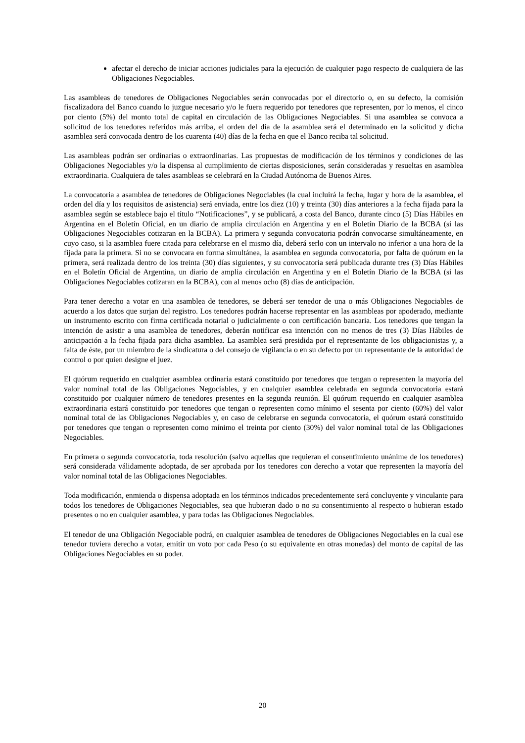afectar el derecho de iniciar acciones judiciales para la ejecución de cualquier pago respecto de cualquiera de las Obligaciones Negociables.
Las asambleas de tenedores de Obligaciones Negociables serán convocadas por el directorio o, en su defecto, la comisión fiscalizadora del Banco cuando lo juzgue necesario y/o le fuera requerido por tenedores que representen, por lo menos, el cinco por ciento (5%) del monto total de capital en circulación de las Obligaciones Negociables. Si una asamblea se convoca a solicitud de los tenedores referidos más arriba, el orden del día de la asamblea será el determinado en la solicitud y dicha asamblea será convocada dentro de los cuarenta (40) días de la fecha en que el Banco reciba tal solicitud.
Las asambleas podrán ser ordinarias o extraordinarias. Las propuestas de modificación de los términos y condiciones de las Obligaciones Negociables y/o la dispensa al cumplimiento de ciertas disposiciones, serán consideradas y resueltas en asamblea extraordinaria. Cualquiera de tales asambleas se celebrará en la Ciudad Autónoma de Buenos Aires.
La convocatoria a asamblea de tenedores de Obligaciones Negociables (la cual incluirá la fecha, lugar y hora de la asamblea, el orden del día y los requisitos de asistencia) será enviada, entre los diez (10) y treinta (30) días anteriores a la fecha fijada para la asamblea según se establece bajo el título “Notificaciones”, y se publicará, a costa del Banco, durante cinco (5) Días Hábiles en Argentina en el Boletín Oficial, en un diario de amplia circulación en Argentina y en el Boletín Diario de la BCBA (si las Obligaciones Negociables cotizaran en la BCBA). La primera y segunda convocatoria podrán convocarse simultáneamente, en cuyo caso, si la asamblea fuere citada para celebrarse en el mismo día, deberá serlo con un intervalo no inferior a una hora de la fijada para la primera. Si no se convocara en forma simultánea, la asamblea en segunda convocatoria, por falta de quórum en la primera, será realizada dentro de los treinta (30) días siguientes, y su convocatoria será publicada durante tres (3) Días Hábiles en el Boletín Oficial de Argentina, un diario de amplia circulación en Argentina y en el Boletín Diario de la BCBA (si las Obligaciones Negociables cotizaran en la BCBA), con al menos ocho (8) días de anticipación.
Para tener derecho a votar en una asamblea de tenedores, se deberá ser tenedor de una o más Obligaciones Negociables de acuerdo a los datos que surjan del registro. Los tenedores podrán hacerse representar en las asambleas por apoderado, mediante un instrumento escrito con firma certificada notarial o judicialmente o con certificación bancaria. Los tenedores que tengan la intención de asistir a una asamblea de tenedores, deberán notificar esa intención con no menos de tres (3) Días Hábiles de anticipación a la fecha fijada para dicha asamblea. La asamblea será presidida por el representante de los obligacionistas y, a falta de éste, por un miembro de la sindicatura o del consejo de vigilancia o en su defecto por un representante de la autoridad de control o por quien designe el juez.
El quórum requerido en cualquier asamblea ordinaria estará constituido por tenedores que tengan o representen la mayoría del valor nominal total de las Obligaciones Negociables, y en cualquier asamblea celebrada en segunda convocatoria estará constituido por cualquier número de tenedores presentes en la segunda reunión. El quórum requerido en cualquier asamblea extraordinaria estará constituido por tenedores que tengan o representen como mínimo el sesenta por ciento (60%) del valor nominal total de las Obligaciones Negociables y, en caso de celebrarse en segunda convocatoria, el quórum estará constituido por tenedores que tengan o representen como mínimo el treinta por ciento (30%) del valor nominal total de las Obligaciones Negociables.
En primera o segunda convocatoria, toda resolución (salvo aquellas que requieran el consentimiento unánime de los tenedores) será considerada válidamente adoptada, de ser aprobada por los tenedores con derecho a votar que representen la mayoría del valor nominal total de las Obligaciones Negociables.
Toda modificación, enmienda o dispensa adoptada en los términos indicados precedentemente será concluyente y vinculante para todos los tenedores de Obligaciones Negociables, sea que hubieran dado o no su consentimiento al respecto o hubieran estado presentes o no en cualquier asamblea, y para todas las Obligaciones Negociables.
El tenedor de una Obligación Negociable podrá, en cualquier asamblea de tenedores de Obligaciones Negociables en la cual ese tenedor tuviera derecho a votar, emitir un voto por cada Peso (o su equivalente en otras monedas) del monto de capital de las Obligaciones Negociables en su poder.
20